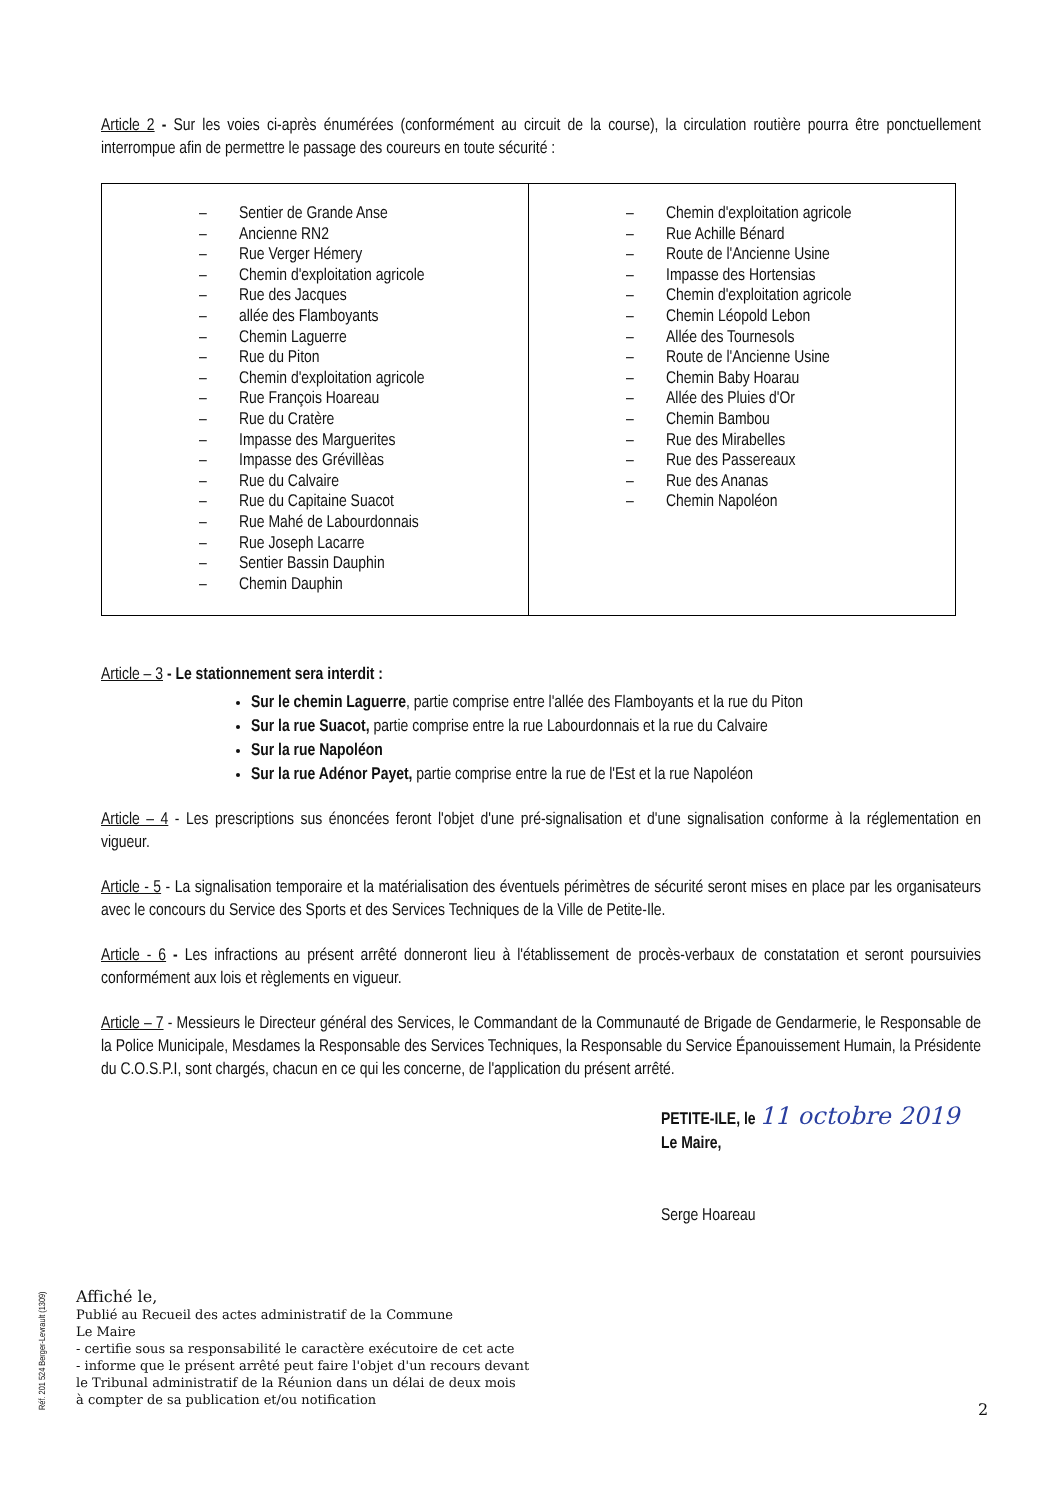Article 2 - Sur les voies ci-après énumérées (conformément au circuit de la course), la circulation routière pourra être ponctuellement interrompue afin de permettre le passage des coureurs en toute sécurité :
| – Sentier de Grande Anse – Ancienne RN2 – Rue Verger Hémery – Chemin d'exploitation agricole – Rue des Jacques – allée des Flamboyants – Chemin Laguerre – Rue du Piton – Chemin d'exploitation agricole – Rue François Hoareau – Rue du Cratère – Impasse des Marguerites – Impasse des Grévillèas – Rue du Calvaire – Rue du Capitaine Suacot – Rue Mahé de Labourdonnais – Rue Joseph Lacarre – Sentier Bassin Dauphin – Chemin Dauphin | – Chemin d'exploitation agricole – Rue Achille Bénard – Route de l'Ancienne Usine – Impasse des Hortensias – Chemin d'exploitation agricole – Chemin Léopold Lebon – Allée des Tournesols – Route de l'Ancienne Usine – Chemin Baby Hoarau – Allée des Pluies d'Or – Chemin Bambou – Rue des Mirabelles – Rue des Passereaux – Rue des Ananas – Chemin Napoléon |
Article – 3 - Le stationnement sera interdit :
Sur le chemin Laguerre, partie comprise entre l'allée des Flamboyants et la rue du Piton
Sur la rue Suacot, partie comprise entre la rue Labourdonnais et la rue du Calvaire
Sur la rue Napoléon
Sur la rue Adénor Payet, partie comprise entre la rue de l'Est et la rue Napoléon
Article – 4 - Les prescriptions sus énoncées feront l'objet d'une pré-signalisation et d'une signalisation conforme à la réglementation en vigueur.
Article - 5 - La signalisation temporaire et la matérialisation des éventuels périmètres de sécurité seront mises en place par les organisateurs avec le concours du Service des Sports et des Services Techniques de la Ville de Petite-Ile.
Article - 6 - Les infractions au présent arrêté donneront lieu à l'établissement de procès-verbaux de constatation et seront poursuivies conformément aux lois et règlements en vigueur.
Article – 7 - Messieurs le Directeur général des Services, le Commandant de la Communauté de Brigade de Gendarmerie, le Responsable de la Police Municipale, Mesdames la Responsable des Services Techniques, la Responsable du Service Épanouissement Humain, la Présidente du C.O.S.P.I, sont chargés, chacun en ce qui les concerne, de l'application du présent arrêté.
PETITE-ILE, le 11 octobre 2019
Le Maire,
Serge Hoareau
Affiché le,
Publié au Recueil des actes administratif de la Commune
Le Maire
- certifie sous sa responsabilité le caractère exécutoire de cet acte
- informe que le présent arrêté peut faire l'objet d'un recours devant
le Tribunal administratif de la Réunion dans un délai de deux mois
à compter de sa publication et/ou notification
Réf. 201 524 Berger-Levrault (1309)
2